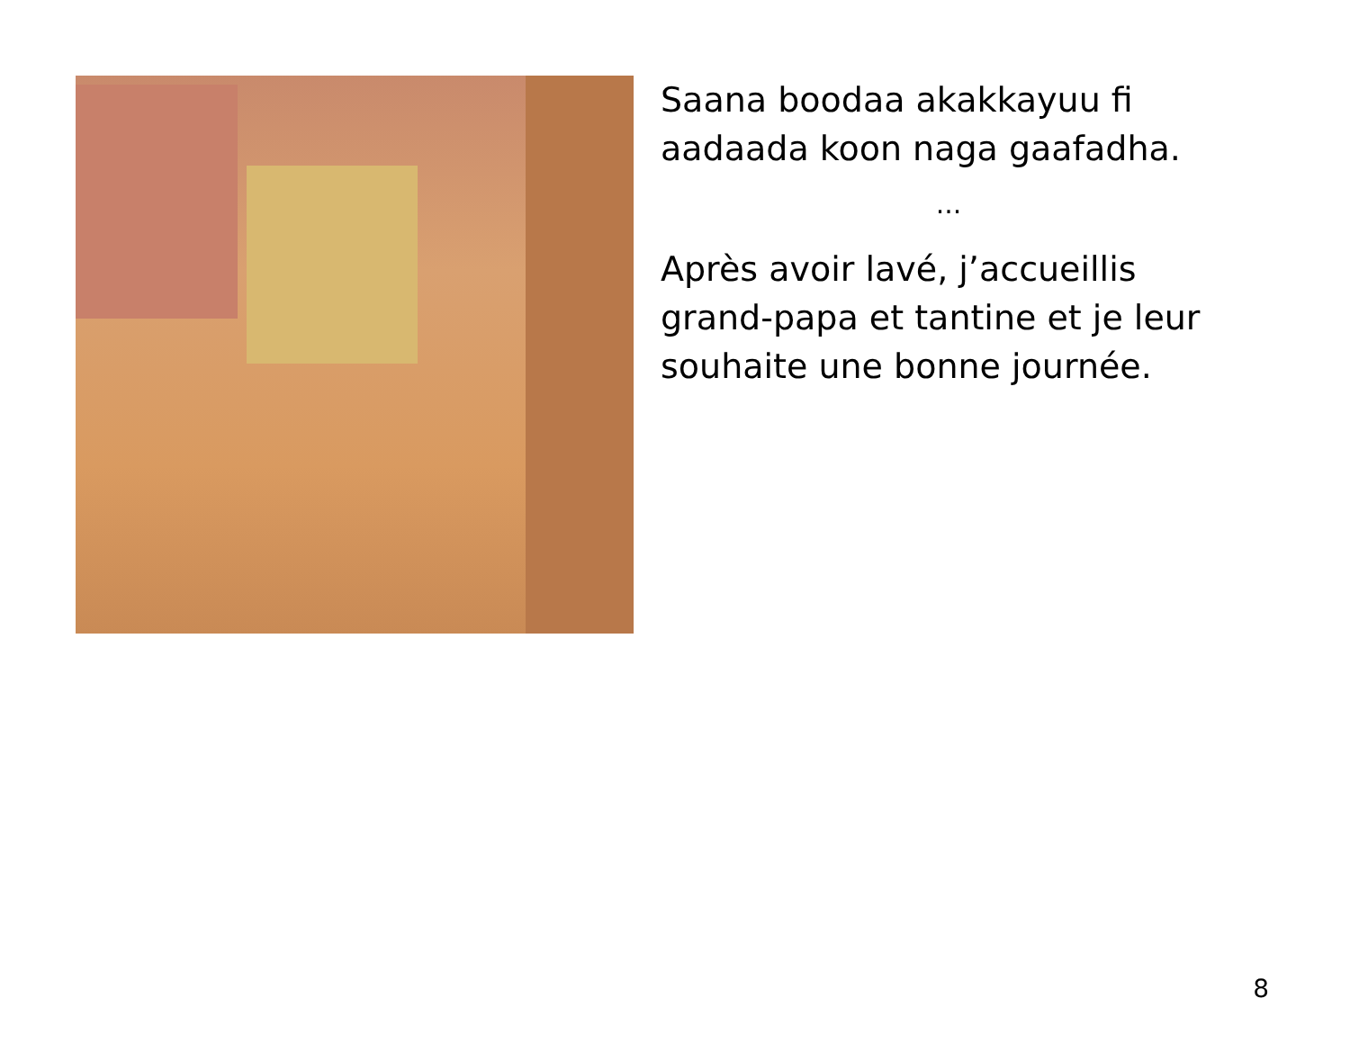Saana boodaa akakkayuu fi aadaada koon naga gaafadha.
...
Après avoir lavé, j’accueillis grand-papa et tantine et je leur souhaite une bonne journée.
8